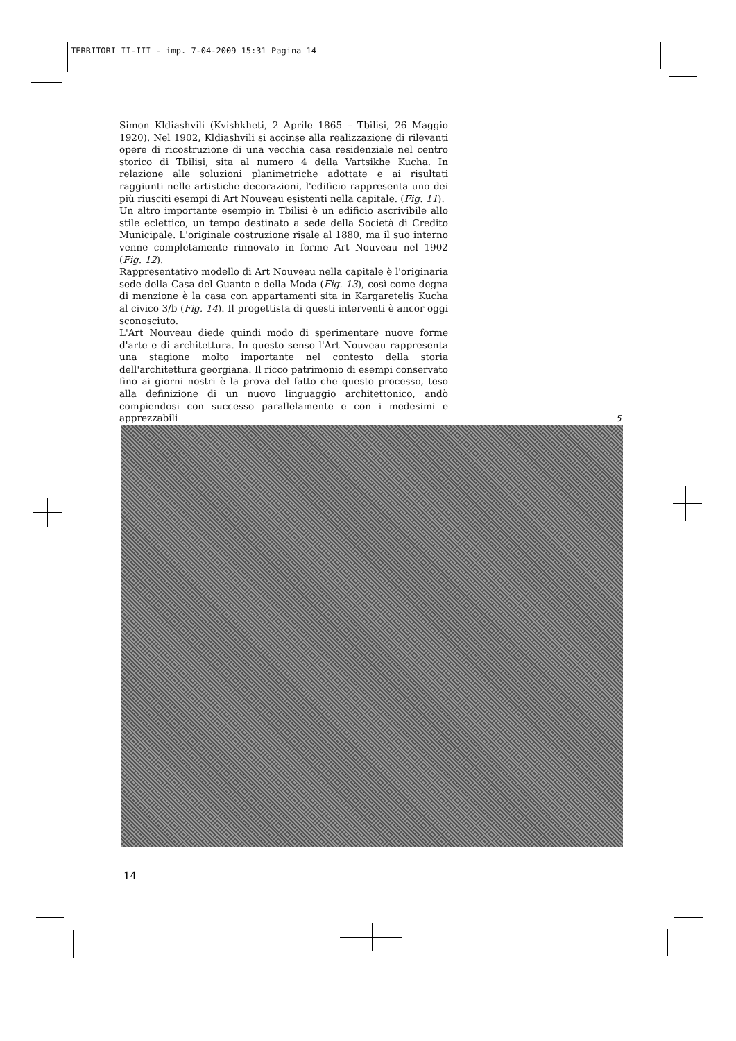TERRITORI II-III - imp. 7-04-2009 15:31 Pagina 14
Simon Kldiashvili (Kvishkheti, 2 Aprile 1865 – Tbilisi, 26 Maggio 1920). Nel 1902, Kldiashvili si accinse alla realizzazione di rilevanti opere di ricostruzione di una vecchia casa residenziale nel centro storico di Tbilisi, sita al numero 4 della Vartsikhe Kucha. In relazione alle soluzioni planimetriche adottate e ai risultati raggiunti nelle artistiche decorazioni, l'edificio rappresenta uno dei più riusciti esempi di Art Nouveau esistenti nella capitale. (Fig. 11).
Un altro importante esempio in Tbilisi è un edificio ascrivibile allo stile eclettico, un tempo destinato a sede della Società di Credito Municipale. L'originale costruzione risale al 1880, ma il suo interno venne completamente rinnovato in forme Art Nouveau nel 1902 (Fig. 12).
Rappresentativo modello di Art Nouveau nella capitale è l'originaria sede della Casa del Guanto e della Moda (Fig. 13), così come degna di menzione è la casa con appartamenti sita in Kargaretelis Kucha al civico 3/b (Fig. 14). Il progettista di questi interventi è ancor oggi sconosciuto.
L'Art Nouveau diede quindi modo di sperimentare nuove forme d'arte e di architettura. In questo senso l'Art Nouveau rappresenta una stagione molto importante nel contesto della storia dell'architettura georgiana. Il ricco patrimonio di esempi conservato fino ai giorni nostri è la prova del fatto che questo processo, teso alla definizione di un nuovo linguaggio architettonico, andò compiendosi con successo parallelamente e con i medesimi e apprezzabili
5
14